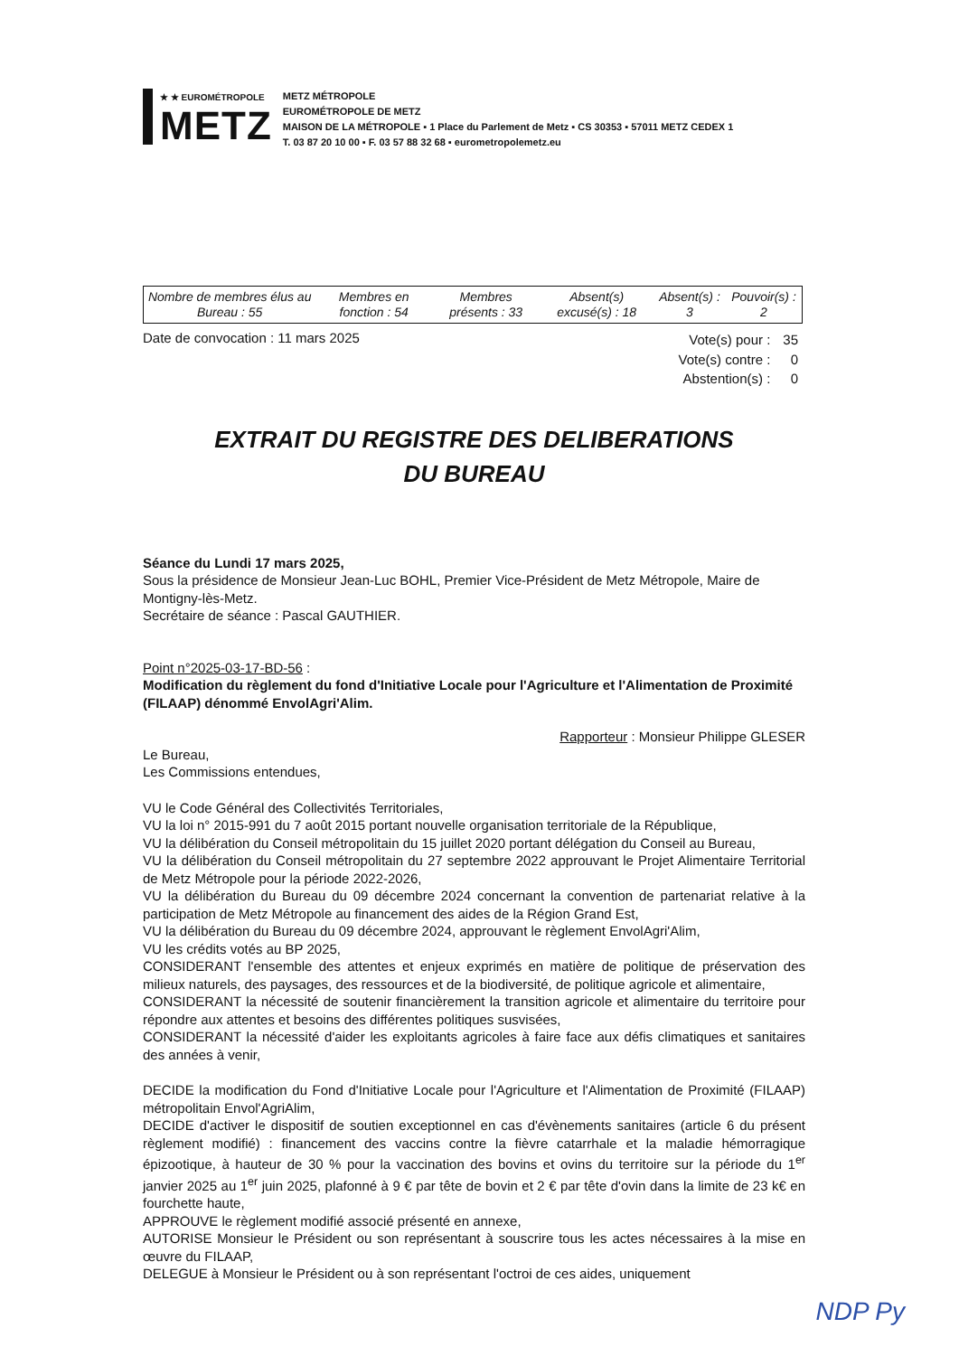★ ★ EUROMÉTROPOLE
METZ
METZ MÉTROPOLE
EUROMÉTROPOLE DE METZ
MAISON DE LA MÉTROPOLE ▪ 1 Place du Parlement de Metz ▪ CS 30353 ▪ 57011 METZ CEDEX 1
T. 03 87 20 10 00 ▪ F. 03 57 88 32 68 ▪ eurometropolemetz.eu
| Nombre de membres élus au Bureau : 55 | Membres en fonction : 54 | Membres présents : 33 | Absent(s) excusé(s) : 18 | Absent(s) : 3 | Pouvoir(s) : 2 |
Date de convocation : 11 mars 2025
| Vote(s) pour : | 35 |
| Vote(s) contre : | 0 |
| Abstention(s) : | 0 |
EXTRAIT DU REGISTRE DES DELIBERATIONS
DU BUREAU
Séance du Lundi 17 mars 2025,
Sous la présidence de Monsieur Jean-Luc BOHL, Premier Vice-Président de Metz Métropole, Maire de Montigny-lès-Metz.
Secrétaire de séance : Pascal GAUTHIER.
Point n°2025-03-17-BD-56 :
Modification du règlement du fond d'Initiative Locale pour l'Agriculture et l'Alimentation de Proximité (FILAAP) dénommé EnvolAgri'Alim.
Rapporteur : Monsieur Philippe GLESER
Le Bureau,
Les Commissions entendues,
VU le Code Général des Collectivités Territoriales,
VU la loi n° 2015-991 du 7 août 2015 portant nouvelle organisation territoriale de la République,
VU la délibération du Conseil métropolitain du 15 juillet 2020 portant délégation du Conseil au Bureau,
VU la délibération du Conseil métropolitain du 27 septembre 2022 approuvant le Projet Alimentaire Territorial de Metz Métropole pour la période 2022-2026,
VU la délibération du Bureau du 09 décembre 2024 concernant la convention de partenariat relative à la participation de Metz Métropole au financement des aides de la Région Grand Est,
VU la délibération du Bureau du 09 décembre 2024, approuvant le règlement EnvolAgri'Alim,
VU les crédits votés au BP 2025,
CONSIDERANT l'ensemble des attentes et enjeux exprimés en matière de politique de préservation des milieux naturels, des paysages, des ressources et de la biodiversité, de politique agricole et alimentaire,
CONSIDERANT la nécessité de soutenir financièrement la transition agricole et alimentaire du territoire pour répondre aux attentes et besoins des différentes politiques susvisées,
CONSIDERANT la nécessité d'aider les exploitants agricoles à faire face aux défis climatiques et sanitaires des années à venir,
DECIDE la modification du Fond d'Initiative Locale pour l'Agriculture et l'Alimentation de Proximité (FILAAP) métropolitain Envol'AgriAlim,
DECIDE d'activer le dispositif de soutien exceptionnel en cas d'évènements sanitaires (article 6 du présent règlement modifié) : financement des vaccins contre la fièvre catarrhale et la maladie hémorragique épizootique, à hauteur de 30 % pour la vaccination des bovins et ovins du territoire sur la période du 1<sup>er</sup> janvier 2025 au 1<sup>er</sup> juin 2025, plafonné à 9 € par tête de bovin et 2 € par tête d'ovin dans la limite de 23 k€ en fourchette haute,
APPROUVE le règlement modifié associé présenté en annexe,
AUTORISE Monsieur le Président ou son représentant à souscrire tous les actes nécessaires à la mise en œuvre du FILAAP,
DELEGUE à Monsieur le Président ou à son représentant l'octroi de ces aides, uniquement
NDP Py